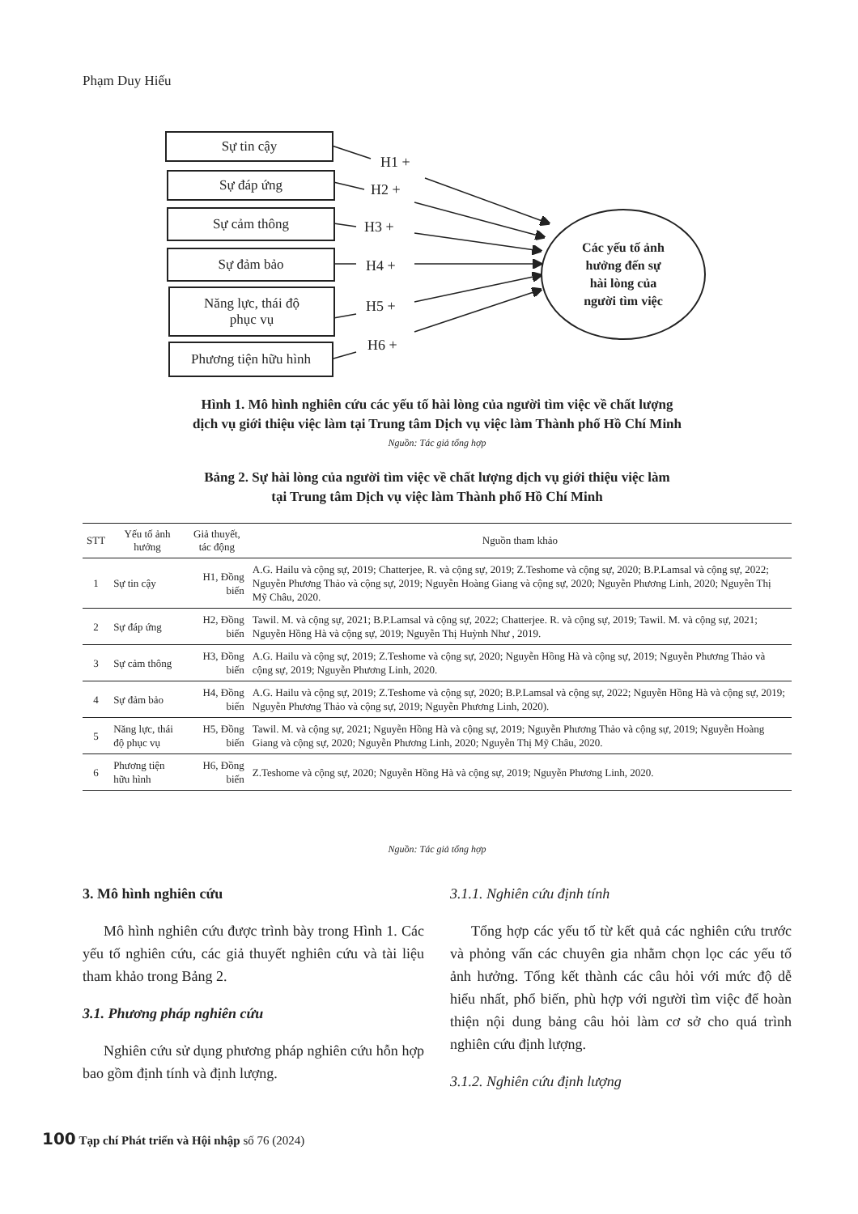Phạm Duy Hiếu
Sự tin cậy
Sự đáp ứng
Sự cảm thông
Sự đảm bảo
Năng lực, thái độ
phục vụ
Phương tiện hữu hình
H1 +
H2 +
H3 +
H4 +
H5 +
H6 +
Các yếu tố ảnh
hưởng đến sự
hài lòng của
người tìm việc
Hình 1. Mô hình nghiên cứu các yếu tố hài lòng của người tìm việc về chất lượng
dịch vụ giới thiệu việc làm tại Trung tâm Dịch vụ việc làm Thành phố Hồ Chí Minh
Nguồn: Tác giả tổng hợp
Bảng 2. Sự hài lòng của người tìm việc về chất lượng dịch vụ giới thiệu việc làm
tại Trung tâm Dịch vụ việc làm Thành phố Hồ Chí Minh
| STT | Yếu tố ảnh hưởng | Giả thuyết, tác động | Nguồn tham khảo |
| --- | --- | --- | --- |
| 1 | Sự tin cậy | H1, Đồng biến | A.G. Hailu và cộng sự, 2019; Chatterjee, R. và cộng sự, 2019; Z.Teshome và cộng sự, 2020; B.P.Lamsal và cộng sự, 2022; Nguyễn Phương Thảo và cộng sự, 2019; Nguyễn Hoàng Giang và cộng sự, 2020; Nguyễn Phương Linh, 2020; Nguyễn Thị Mỹ Châu, 2020. |
| 2 | Sự đáp ứng | H2, Đồng biến | Tawil. M. và cộng sự, 2021; B.P.Lamsal và cộng sự, 2022; Chatterjee. R. và cộng sự, 2019; Tawil. M. và cộng sự, 2021; Nguyễn Hồng Hà và cộng sự, 2019; Nguyễn Thị Huỳnh Như , 2019. |
| 3 | Sự cảm thông | H3, Đồng biến | A.G. Hailu và cộng sự, 2019; Z.Teshome và cộng sự, 2020; Nguyễn Hồng Hà và cộng sự, 2019; Nguyễn Phương Thảo và cộng sự, 2019; Nguyễn Phương Linh, 2020. |
| 4 | Sự đảm bảo | H4, Đồng biến | A.G. Hailu và cộng sự, 2019; Z.Teshome và cộng sự, 2020; B.P.Lamsal và cộng sự, 2022; Nguyễn Hồng Hà và cộng sự, 2019; Nguyễn Phương Thảo và cộng sự, 2019; Nguyễn Phương Linh, 2020). |
| 5 | Năng lực, thái độ phục vụ | H5, Đồng biến | Tawil. M. và cộng sự, 2021; Nguyễn Hồng Hà và cộng sự, 2019; Nguyễn Phương Thảo và cộng sự, 2019; Nguyễn Hoàng Giang và cộng sự, 2020; Nguyễn Phương Linh, 2020; Nguyễn Thị Mỹ Châu, 2020. |
| 6 | Phương tiện hữu hình | H6, Đồng biến | Z.Teshome và cộng sự, 2020; Nguyễn Hồng Hà và cộng sự, 2019; Nguyễn Phương Linh, 2020. |
Nguồn: Tác giả tổng hợp
3. Mô hình nghiên cứu
Mô hình nghiên cứu được trình bày trong Hình 1. Các yếu tố nghiên cứu, các giả thuyết nghiên cứu và tài liệu tham khảo trong Bảng 2.
3.1. Phương pháp nghiên cứu
Nghiên cứu sử dụng phương pháp nghiên cứu hỗn hợp bao gồm định tính và định lượng.
3.1.1. Nghiên cứu định tính
Tổng hợp các yếu tố từ kết quả các nghiên cứu trước và phỏng vấn các chuyên gia nhằm chọn lọc các yếu tố ảnh hưởng. Tổng kết thành các câu hỏi với mức độ dễ hiểu nhất, phổ biến, phù hợp với người tìm việc để hoàn thiện nội dung bảng câu hỏi làm cơ sở cho quá trình nghiên cứu định lượng.
3.1.2. Nghiên cứu định lượng
100 Tạp chí Phát triển và Hội nhập số 76 (2024)